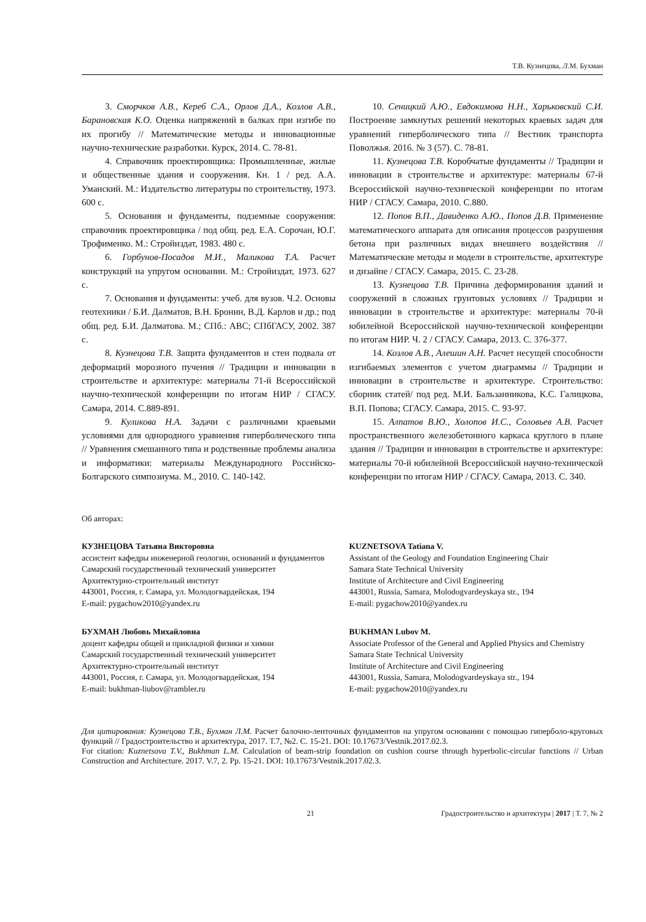Т.В. Кузнецова, Л.М. Бухман
3. Сморчков А.В., Кереб С.А., Орлов Д.А., Козлов А.В., Барановская К.О. Оценка напряжений в балках при изгибе по их прогибу // Математические методы и инновационные научно-технические разработки. Курск, 2014. С. 78-81.
4. Справочник проектировщика: Промышленные, жилые и общественные здания и сооружения. Кн. 1 / ред. А.А. Уманский. М.: Издательство литературы по строительству, 1973. 600 с.
5. Основания и фундаменты, подземные сооружения: справочник проектировщика / под общ. ред. Е.А. Сорочан, Ю.Г. Трофименко. М.: Стройиздат, 1983. 480 с.
6. Горбунов-Посадов М.И., Маликова Т.А. Расчет конструкций на упругом основании. М.: Стройиздат, 1973. 627 с.
7. Основания и фундаменты: учеб. для вузов. Ч.2. Основы геотехники / Б.И. Далматов, В.Н. Бронин, В.Д. Карлов и др.; под общ. ред. Б.И. Далматова. М.; СПб.: АВС; СПбГАСУ, 2002. 387 с.
8. Кузнецова Т.В. Защита фундаментов и стен подвала от деформаций морозного пучения // Традиции и инновации в строительстве и архитектуре: материалы 71-й Всероссийской научно-технической конференции по итогам НИР / СГАСУ. Самара, 2014. С.889-891.
9. Куликова Н.А. Задачи с различными краевыми условиями для однородного уравнения гиперболического типа // Уравнения смешанного типа и родственные проблемы анализа и информатики: материалы Международного Российско-Болгарского симпозиума. М., 2010. С. 140-142.
10. Сеницкий А.Ю., Евдокимова Н.Н., Харьковский С.И. Построение замкнутых решений некоторых краевых задач для уравнений гиперболического типа // Вестник транспорта Поволжья. 2016. № 3 (57). С. 78-81.
11. Кузнецова Т.В. Коробчатые фундаменты // Традиции и инновации в строительстве и архитектуре: материалы 67-й Всероссийской научно-технической конференции по итогам НИР / СГАСУ. Самара, 2010. С.880.
12. Попов В.П., Давиденко А.Ю., Попов Д.В. Применение математического аппарата для описания процессов разрушения бетона при различных видах внешнего воздействия // Математические методы и модели в строительстве, архитектуре и дизайне / СГАСУ. Самара, 2015. С. 23-28.
13. Кузнецова Т.В. Причина деформирования зданий и сооружений в сложных грунтовых условиях // Традиции и инновации в строительстве и архитектуре: материалы 70-й юбилейной Всероссийской научно-технической конференции по итогам НИР. Ч. 2 / СГАСУ. Самара, 2013. С. 376-377.
14. Козлов А.В., Алешин А.Н. Расчет несущей способности изгибаемых элементов с учетом диаграммы // Традиции и инновации в строительстве и архитектуре. Строительство: сборник статей/ под ред. М.И. Бальзанникова, К.С. Галицкова, В.П. Попова; СГАСУ. Самара, 2015. С. 93-97.
15. Алпатов В.Ю., Холопов И.С., Соловьев А.В. Расчет пространственного железобетонного каркаса круглого в плане здания // Традиции и инновации в строительстве и архитектуре: материалы 70-й юбилейной Всероссийской научно-технической конференции по итогам НИР / СГАСУ. Самара, 2013. С. 340.
Об авторах:
КУЗНЕЦОВА Татьяна Викторовна
ассистент кафедры инженерной геологии, оснований и фундаментов
Самарский государственный технический университет
Архитектурно-строительный институт
443001, Россия, г. Самара, ул. Молодогвардейская, 194
E-mail: pygachow2010@yandex.ru
KUZNETSOVA Tatiana V.
Assistant of the Geology and Foundation Engineering Chair
Samara State Technical University
Institute of Architecture and Civil Engineering
443001, Russia, Samara, Molodogvardeyskaya str., 194
E-mail: pygachow2010@yandex.ru
БУХМАН Любовь Михайловна
доцент кафедры общей и прикладной физики и химии
Самарский государственный технический университет
Архитектурно-строительный институт
443001, Россия, г. Самара, ул. Молодогвардейская, 194
E-mail: bukhman-liubov@rambler.ru
BUKHMAN Lubov M.
Associate Professor of the General and Applied Physics and Chemistry
Samara State Technical University
Institute of Architecture and Civil Engineering
443001, Russia, Samara, Molodogvardeyskaya str., 194
E-mail: pygachow2010@yandex.ru
Для цитирования: Кузнецова Т.В., Бухман Л.М. Расчет балочно-ленточных фундаментов на упругом основании с помощью гиперболо-круговых функций // Градостроительство и архитектура, 2017. Т.7, №2. С. 15-21. DOI: 10.17673/Vestnik.2017.02.3.
For citation: Kuznetsova T.V., Bukhman L.M. Calculation of beam-strip foundation on cushion course through hyperbolic-circular functions // Urban Construction and Architecture. 2017. V.7, 2. Pp. 15-21. DOI: 10.17673/Vestnik.2017.02.3.
21 Градостроительство и архитектура | 2017 | Т. 7, № 2